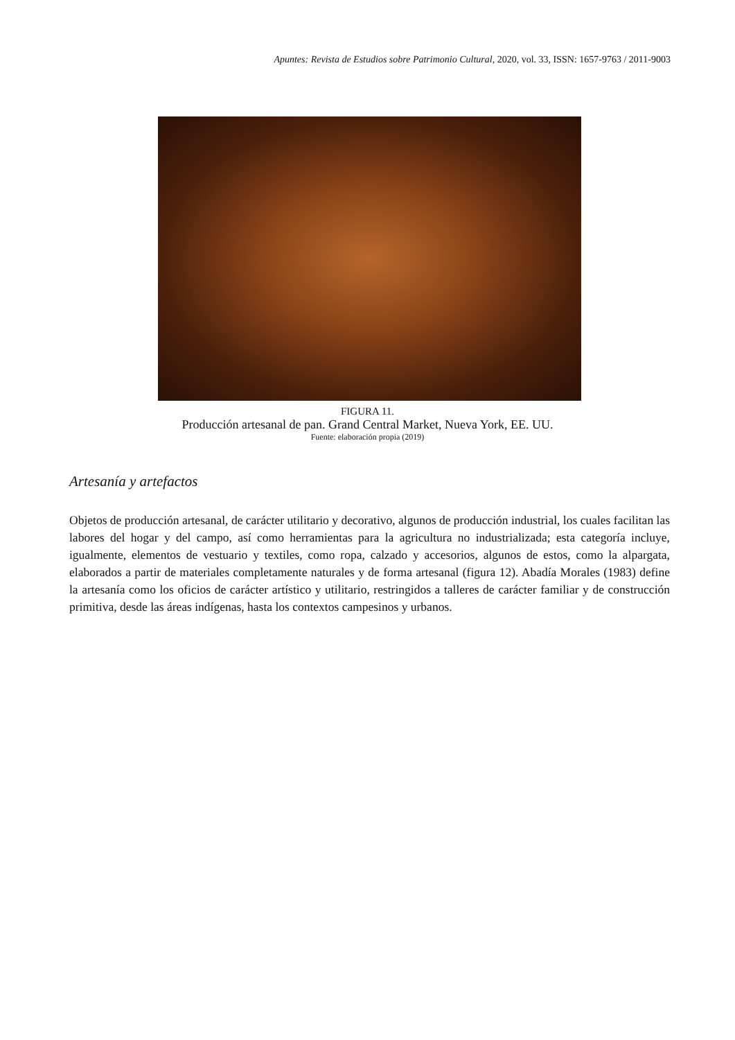Apuntes: Revista de Estudios sobre Patrimonio Cultural, 2020, vol. 33, ISSN: 1657-9763 / 2011-9003
FIGURA 11.
Producción artesanal de pan. Grand Central Market, Nueva York, EE. UU.
Fuente: elaboración propia (2019)
Artesanía y artefactos
Objetos de producción artesanal, de carácter utilitario y decorativo, algunos de producción industrial, los cuales facilitan las labores del hogar y del campo, así como herramientas para la agricultura no industrializada; esta categoría incluye, igualmente, elementos de vestuario y textiles, como ropa, calzado y accesorios, algunos de estos, como la alpargata, elaborados a partir de materiales completamente naturales y de forma artesanal (figura 12). Abadía Morales (1983) define la artesanía como los oficios de carácter artístico y utilitario, restringidos a talleres de carácter familiar y de construcción primitiva, desde las áreas indígenas, hasta los contextos campesinos y urbanos.